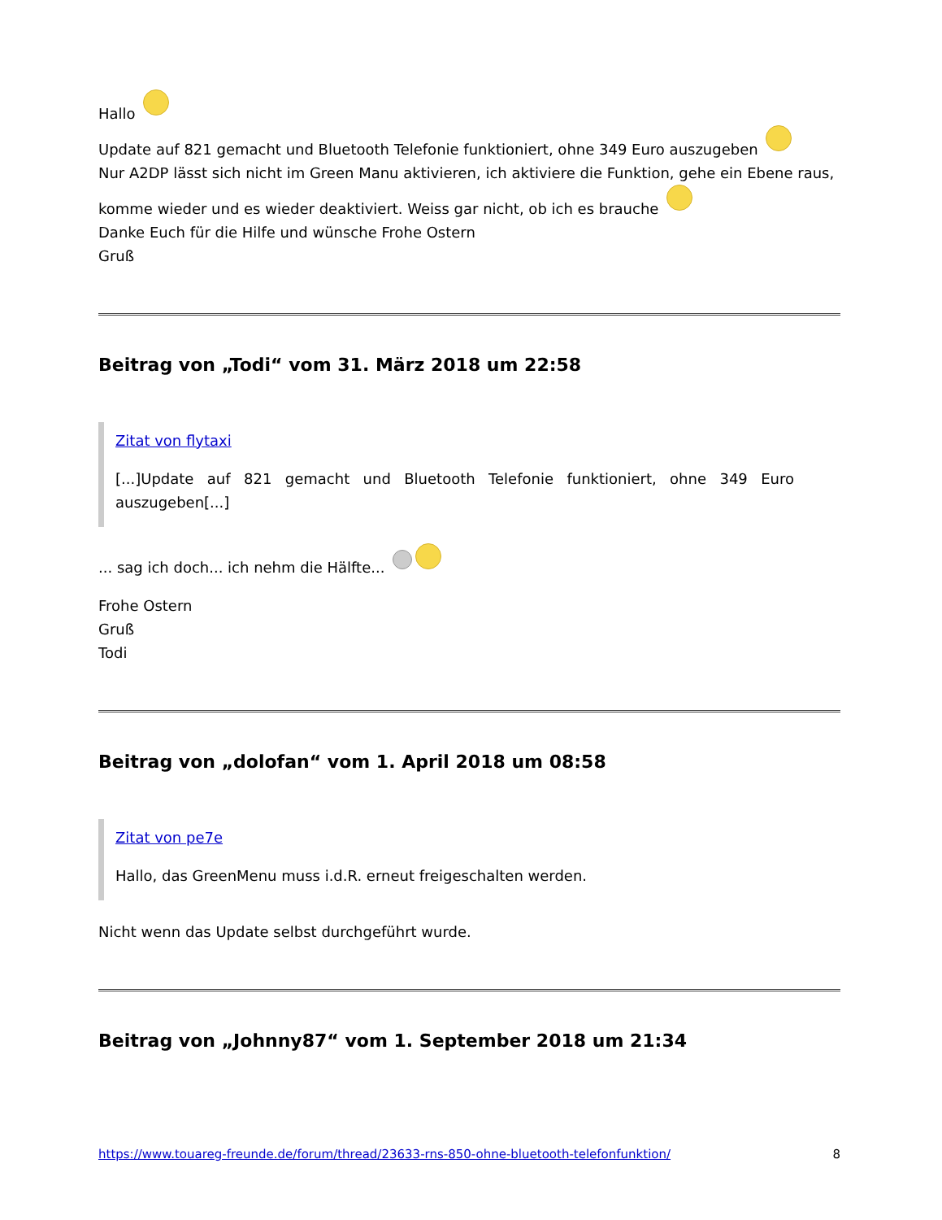Hallo
Update auf 821 gemacht und Bluetooth Telefonie funktioniert, ohne 349 Euro auszugeben
Nur A2DP lässt sich nicht im Green Manu aktivieren, ich aktiviere die Funktion, gehe ein Ebene raus, komme wieder und es wieder deaktiviert. Weiss gar nicht, ob ich es brauche
Danke Euch für die Hilfe und wünsche Frohe Ostern
Gruß
Beitrag von „Todi“ vom 31. März 2018 um 22:58
Zitat von flytaxi
[...]Update auf 821 gemacht und Bluetooth Telefonie funktioniert, ohne 349 Euro auszugeben[...]
... sag ich doch... ich nehm die Hälfte...
Frohe Ostern
Gruß
Todi
Beitrag von „dolofan“ vom 1. April 2018 um 08:58
Zitat von pe7e
Hallo, das GreenMenu muss i.d.R. erneut freigeschalten werden.
Nicht wenn das Update selbst durchgeführt wurde.
Beitrag von „Johnny87“ vom 1. September 2018 um 21:34
https://www.touareg-freunde.de/forum/thread/23633-rns-850-ohne-bluetooth-telefonfunktion/ 8